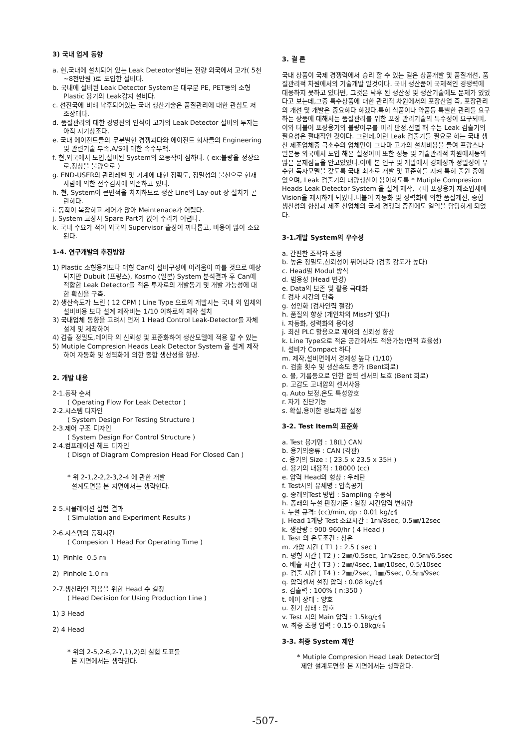3) 국내 업계 동향
a. 현,국내에 설치되어 있는 Leak Deteotor설비는 전량 외국에서 고가( 5천~8천만원 )로 도입한 설비다.
b. 국내에 설비된 Leak Detector System은 대부분 PE, PET등의 소형 Plastic 용기의 Leak감지 설비다.
c. 선진국에 비해 낙후되어있는 국내 생산기술은 품질관리에 대한 관심도 저조상태다.
d. 품질관리의 대한 경영진의 인식이 고가의 Leak Detector 설비의 투자는 아직 시기상조다.
e. 국내 에이전트들의 무분별한 경쟁과다와 에이전트 회사들의 Engineering 및 관련기술 부족,A/S에 대한 속수무책.
f. 현,외국에서 도입,설비된 System의 오동작이 심하다. ( ex:불량을 정상으로,정상을 불량으로 )
g. END-USER의 관리레벨 및 기계에 대한 정확도, 정밀성의 불신으로 현재 사람에 의한 전수검사에 의존하고 있다.
h. 현, System이 큰면적을 차지하므로 생산 Line의 Lay-out 상 설치가 곤란하다.
i. 동작이 복잡하고 제어가 많아 Meintenace가 어렵다.
j. System 고장시 Spare Part가 없어 수리가 어렵다.
k. 국내 수요가 적어 외국의 Supervisor 출장이 까다롭고, 비용이 많이 소요된다.
1-4. 연구개발의 추진방향
1) Plastic 소형용기보다 대형 Can이 설비구성에 어려움이 따를 것으로 예상되지만 Dubuit (프랑스), Kosmo (일본) System 분석결과 후 Can에 적합한 Leak Detector를 적은 투자로의 개발동기 및 개발 가능성에 대한 확신을 구축.
2) 생산속도가 느린 ( 12 CPM ) Line Type 으로의 개발시는 국내 외 업체의 설비비용 보다 설계 제작비는 1/10 이하로의 제작 설치
3) 국내업체 동향을 고려시 먼저 1 Head Control Leak-Detector를 자체 설계 및 제작하여
4) 검출 정밀도,데이타 의 신뢰성 및 표준화하여 생산모델에 적용 할 수 있는
5) Mutiple Compresion Heads Leak Detector System 을 설계 제작하여 자동화 및 성력화에 의한 종합 생산성을 향상.
2. 개발 내용
2-1.동작 순서
( Operating Flow For Leak Detector )
2-2.시스템 디자인
( System Design For Testing Structure )
2-3.제어 구조 디자인
( System Design For Control Structure )
2-4.컴프레이션 헤드 디자인
( Disgn of Diagram Compresion Head For Closed Can )
* 위 2-1,2-2,2-3,2-4 에 관한 개발
설계도면을 본 지면에서는 생략한다.
2-5.시뮬레이션 실험 결과
( Simulation and Experiment Results )
2-6.시스템의 동작시간
( Compesion 1 Head For Operating Time )
1) Pinhle 0.5 ㎜
2) Pinhole 1.0 ㎜
2-7.생산라인 적용을 위한 Head 수 결정
( Head Decision for Using Production Line )
1) 3 Head
2) 4 Head
* 위의 2-5,2-6,2-7,1),2)의 실험 도표를
본 지면에서는 생략한다.
3. 결 론
국내 상품이 국제 경쟁력에서 승리 할 수 있는 길은 상품개발 및 품질개선, 품질관리적 차원에서의 기술개발 일것이다. 국내 생산품이 국제적인 경쟁력에 대응하지 못하고 있다면, 그것은 낙후 된 생산성 및 생산기술에도 문제가 있었다고 보는데,그중 특수상품에 대한 관리적 차원에서의 포장산업 즉, 포장관리의 개선 및 개발은 중요하다 하겠다.특히 식품이나 약품등 특별한 관리를 요구하는 상품에 대해서는 품질관리를 위한 포장 관리기술의 특수성이 요구되며,이와 더불어 포장용기의 불량여부를 미리 판정,선별 해 수는 Leak 검출기의 필요성은 절대적인 것이다. 그런데,이런 Leak 검출기를 필요로 하는 국내 생산 제조업체중 극소수의 업체만이 그나마 고가의 설치비용을 들여 프랑스나 일본등 외국에서 도입 해온 실정이며 또한 성능 및 기술관리적 차원에서등의 많은 문제점들을 안고있었다.이에 본 연구 및 개발에서 경제성과 정밀성이 우수한 독자모델을 갖도록 국내 최초로 개발 및 표준화를 시켜 특허 출원 중에 있으며, Leak 검출기의 대량생산이 용이하도록 * Mutiple Compresion Heads Leak Detector System 을 설계 제작, 국내 포장용기 제조업체에 Vision을 제시하게 되었다.더불어 자동화 및 성력화에 의한 품질개선, 종합 생산성의 향상과 제조 산업체의 국제 경쟁력 증진에도 일익을 담당하게 되었다.
3-1.개발 System의 우수성
a. 간편한 조작과 조정
b. 높은 정밀도,신뢰성이 뛰어나다 (검출 감도가 높다)
c. Head별 Modul 방식
d. 범용성 (Head 변경)
e. Data의 보존 및 활용 극대화
f. 검사 시간의 단축
g. 성인화 (검사인력 절감)
h. 품질의 향상 (개인차의 Miss가 없다)
i. 자동화, 성력화의 용이성
j. 최신 PLC 활용으로 제어의 신뢰성 향상
k. Line Type으로 적은 공간에서도 적용가능(면적 효율성)
l. 설비가 Compact 하다
m. 제작,설비면에서 경제성 높다 (1/10)
n. 검출 횟수 및 생산속도 증가 (Bent회로)
o. 물, 기름등으로 인한 압력 센서의 보호 (Bent 회로)
p. 고감도 고내압의 센서사용
q. Auto 보정,온도 특성양호
r. 자기 진단기능
s. 확실,용이한 경보차압 설정
3-2. Test Item의 표준화
a. Test 용기명 : 18(L) CAN
b. 용기의종류 : CAN (각관)
c. 용기의 Size : ( 23.5 x 23.5 x 35H )
d. 용기의 내용적 : 18000 (cc)
e. 압력 Head의 형상 : 우레탄
f. Test시의 유체명 : 압축공기
g. 종래의Test 방법 : Sampling 수동식
h. 종래의 누설 판정기준 : 일정 시간압력 변화량
i. 누설 규격: (cc)/min, dp : 0.01 kg/㎠
j. Head 1개당 Test 소요시간 : 1㎜/8sec, 0.5㎜/12sec
k. 생산량 : 900-960/hr ( 4 Head )
l. Test 의 온도조건 : 상온
m. 가압 시간 ( T1 ) : 2.5 ( sec )
n. 평형 시간 ( T2 ) : 2㎜/0.5sec, 1㎜/2sec, 0.5㎜/6.5sec
o. 배출 시간 ( T3 ) : 2㎜/4sec, 1㎜/10sec, 0.5/10sec
p. 검출 시간 ( T4 ) : 2㎜/2sec, 1㎜/5sec, 0,5㎜/9sec
q. 압력센서 설정 압력 : 0.08 kg/㎠
s. 검출력 : 100% ( n:350 )
t. 에어 상태 : 양호
u. 전기 상태 : 양호
v. Test 시의 Main 압력 : 1.5kg/㎠
w. 최종 조정 압력 : 0.15-0.18kg/㎠
3-3. 최종 System 제안
* Mutiple Compresion Head Leak Detector의
제안 설계도면을 본 지면에서는 생략한다.
-507-